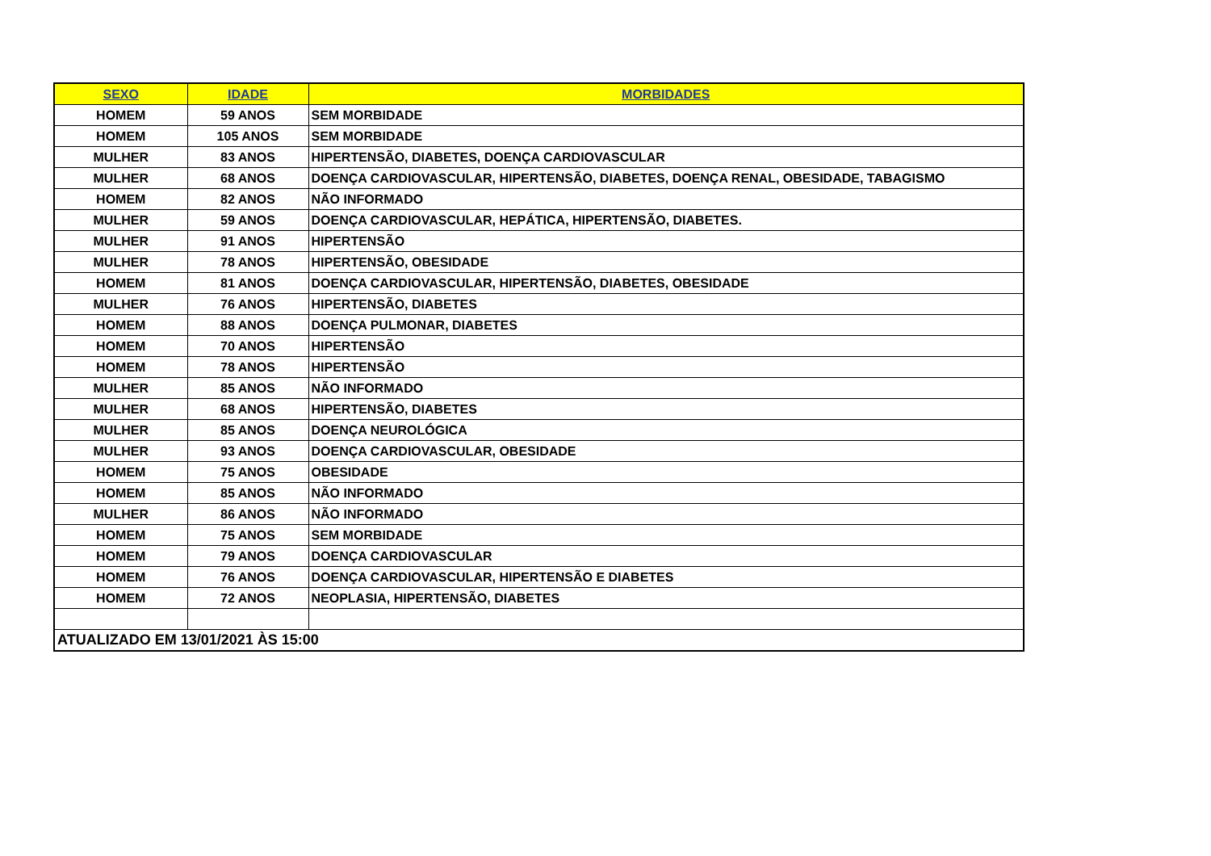| SEXO | IDADE | MORBIDADES |
| --- | --- | --- |
| HOMEM | 59 ANOS | SEM MORBIDADE |
| HOMEM | 105 ANOS | SEM MORBIDADE |
| MULHER | 83 ANOS | HIPERTENSÃO, DIABETES, DOENÇA CARDIOVASCULAR |
| MULHER | 68 ANOS | DOENÇA CARDIOVASCULAR, HIPERTENSÃO, DIABETES, DOENÇA RENAL, OBESIDADE, TABAGISMO |
| HOMEM | 82 ANOS | NÃO INFORMADO |
| MULHER | 59 ANOS | DOENÇA CARDIOVASCULAR, HEPÁTICA, HIPERTENSÃO, DIABETES. |
| MULHER | 91 ANOS | HIPERTENSÃO |
| MULHER | 78 ANOS | HIPERTENSÃO, OBESIDADE |
| HOMEM | 81 ANOS | DOENÇA CARDIOVASCULAR, HIPERTENSÃO, DIABETES, OBESIDADE |
| MULHER | 76 ANOS | HIPERTENSÃO, DIABETES |
| HOMEM | 88 ANOS | DOENÇA PULMONAR, DIABETES |
| HOMEM | 70 ANOS | HIPERTENSÃO |
| HOMEM | 78 ANOS | HIPERTENSÃO |
| MULHER | 85 ANOS | NÃO INFORMADO |
| MULHER | 68 ANOS | HIPERTENSÃO, DIABETES |
| MULHER | 85 ANOS | DOENÇA NEUROLÓGICA |
| MULHER | 93 ANOS | DOENÇA CARDIOVASCULAR, OBESIDADE |
| HOMEM | 75 ANOS | OBESIDADE |
| HOMEM | 85 ANOS | NÃO INFORMADO |
| MULHER | 86 ANOS | NÃO INFORMADO |
| HOMEM | 75 ANOS | SEM MORBIDADE |
| HOMEM | 79 ANOS | DOENÇA CARDIOVASCULAR |
| HOMEM | 76 ANOS | DOENÇA CARDIOVASCULAR, HIPERTENSÃO E DIABETES |
| HOMEM | 72 ANOS | NEOPLASIA, HIPERTENSÃO, DIABETES |
| ATUALIZADO EM 13/01/2021 ÀS 15:00 | | |